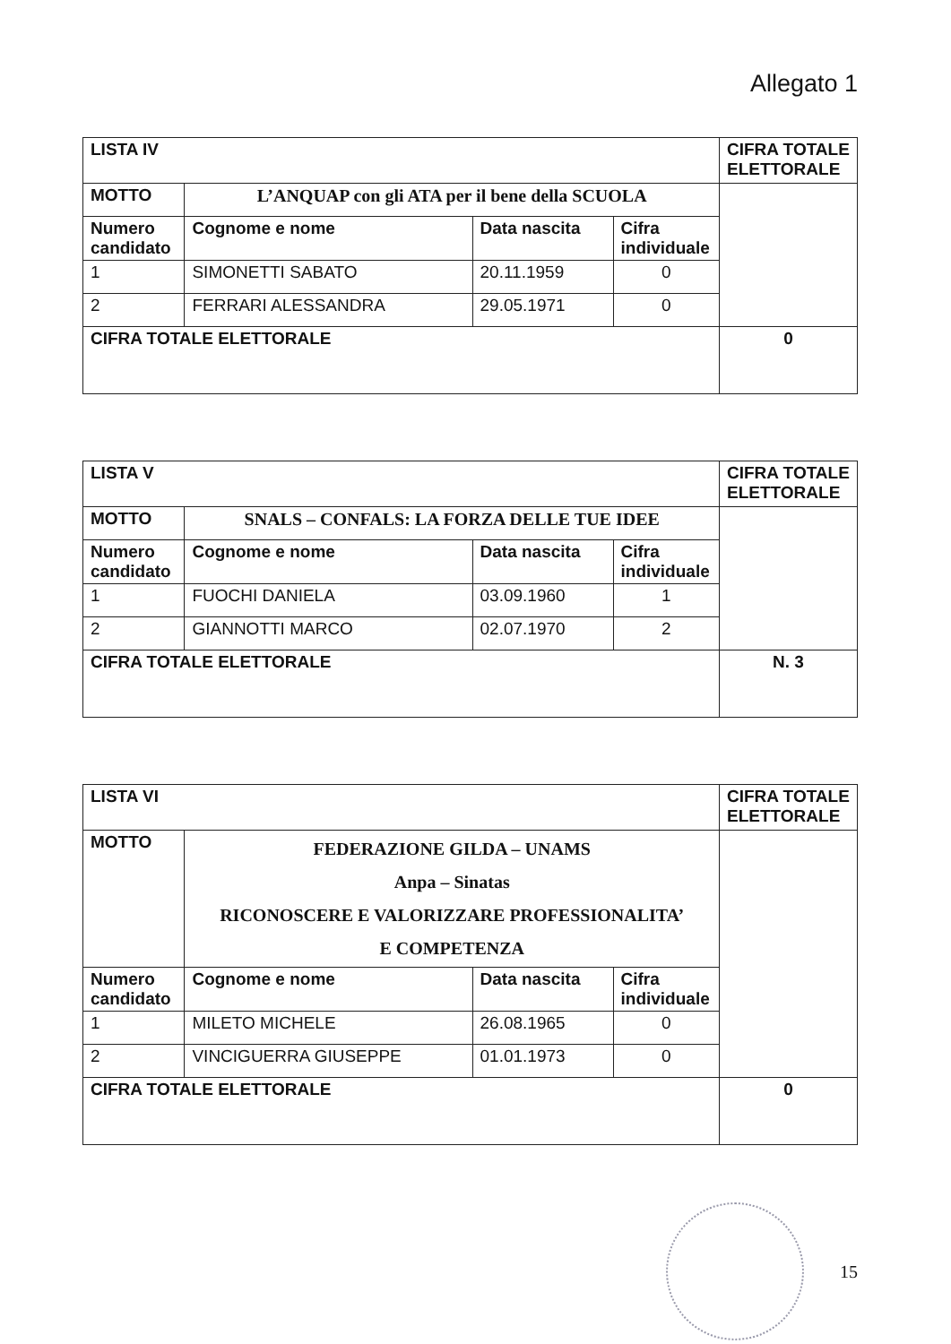Allegato 1
| LISTA IV | | | | CIFRA TOTALE ELETTORALE |
| MOTTO | L’ANQUAP con gli ATA per il bene della SCUOLA | | | |
| Numero candidato | Cognome e nome | Data nascita | Cifra individuale | |
| 1 | SIMONETTI SABATO | 20.11.1959 | 0 | |
| 2 | FERRARI ALESSANDRA | 29.05.1971 | 0 | |
| CIFRA TOTALE ELETTORALE | | | | 0 |
| LISTA V | | | | CIFRA TOTALE ELETTORALE |
| MOTTO | SNALS – CONFALS: LA FORZA DELLE TUE IDEE | | | |
| Numero candidato | Cognome e nome | Data nascita | Cifra individuale | |
| 1 | FUOCHI DANIELA | 03.09.1960 | 1 | |
| 2 | GIANNOTTI MARCO | 02.07.1970 | 2 | |
| CIFRA TOTALE ELETTORALE | | | | N. 3 |
| LISTA VI | | | | CIFRA TOTALE ELETTORALE |
| MOTTO | FEDERAZIONE GILDA – UNAMS Anpa – Sinatas RICONOSCERE E VALORIZZARE PROFESSIONALITA’ E COMPETENZA | | | |
| Numero candidato | Cognome e nome | Data nascita | Cifra individuale | |
| 1 | MILETO MICHELE | 26.08.1965 | 0 | |
| 2 | VINCIGUERRA GIUSEPPE | 01.01.1973 | 0 | |
| CIFRA TOTALE ELETTORALE | | | | 0 |
15